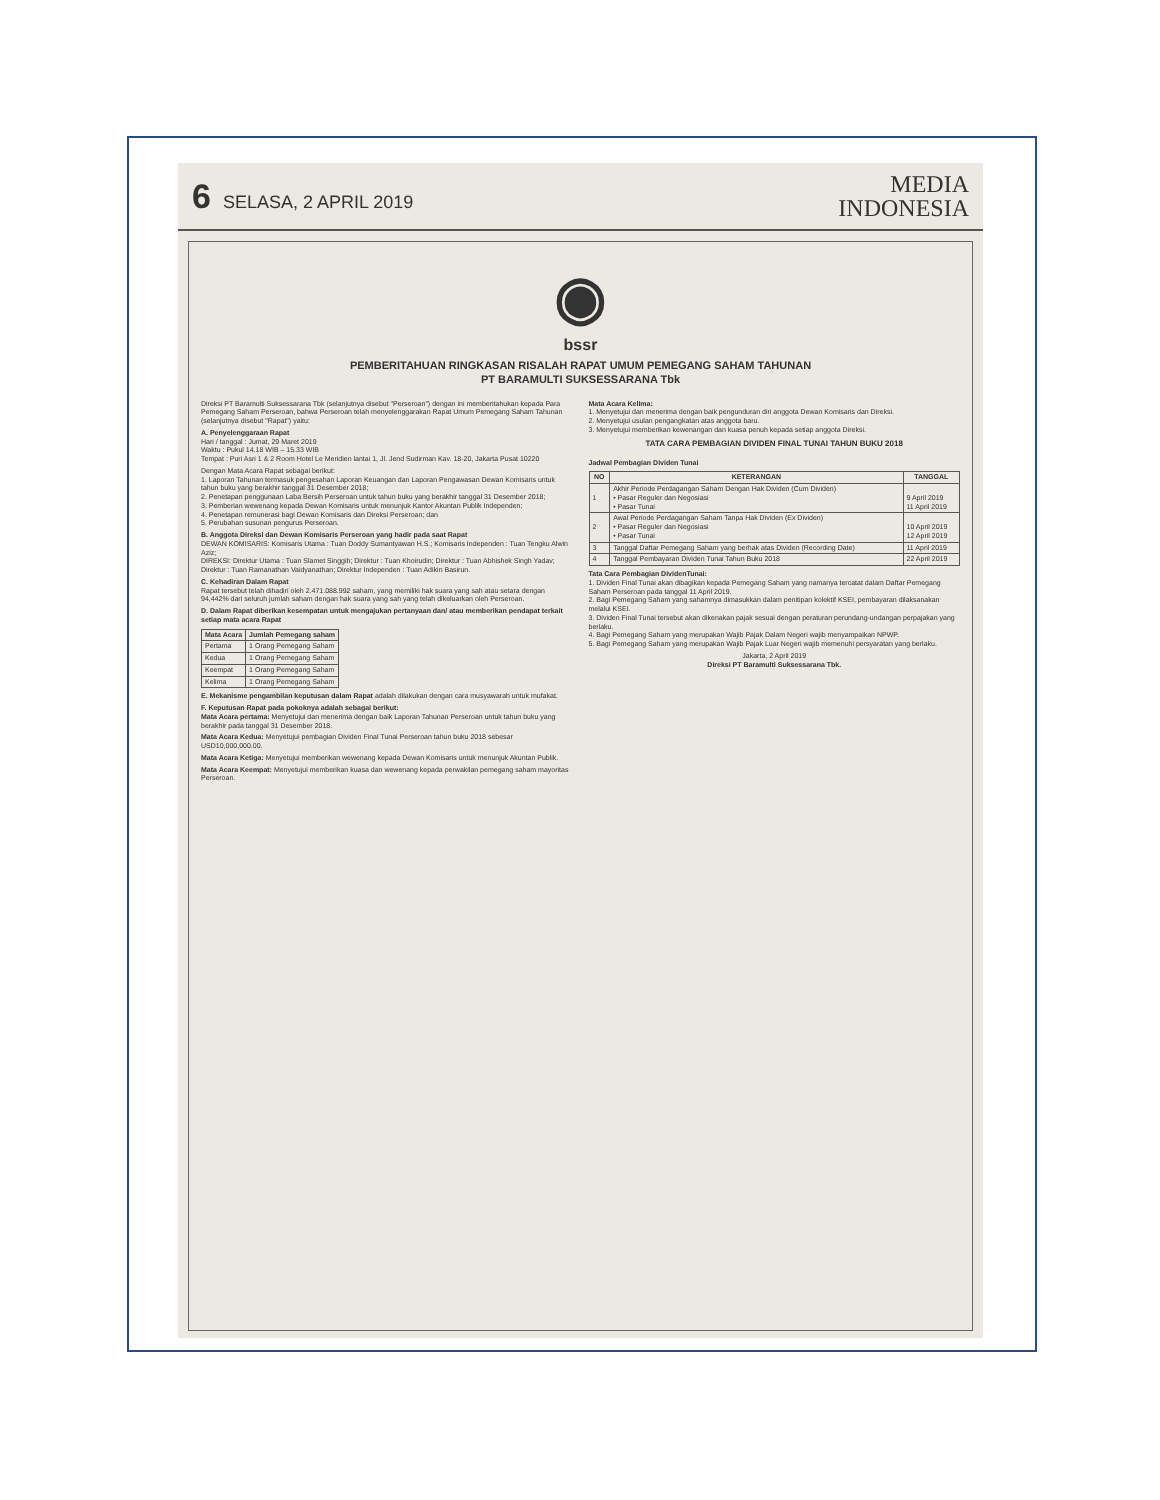6 SELASA, 2 APRIL 2019
MEDIA
INDONESIA
◉
bssr
PEMBERITAHUAN RINGKASAN RISALAH RAPAT UMUM PEMEGANG SAHAM TAHUNAN
PT BARAMULTI SUKSESSARANA Tbk
Direksi PT Baramulti Suksessarana Tbk (selanjutnya disebut "Perseroan") dengan ini memberitahukan kepada Para Pemegang Saham Perseroan, bahwa Perseroan telah menyelenggarakan Rapat Umum Pemegang Saham Tahunan (selanjutnya disebut "Rapat") yaitu:
A. Penyelenggaraan Rapat
Hari / tanggal : Jumat, 29 Maret 2019
Waktu : Pukul 14.18 WIB – 15.33 WIB
Tempat : Puri Asri 1 & 2 Room Hotel Le Meridien lantai 1, Jl. Jend Sudirman Kav. 18-20, Jakarta Pusat 10220
Dengan Mata Acara Rapat sebagai berikut:
1. Laporan Tahunan termasuk pengesahan Laporan Keuangan dan Laporan Pengawasan Dewan Komisaris untuk tahun buku yang berakhir tanggal 31 Desember 2018;
2. Penetapan penggunaan Laba Bersih Perseroan untuk tahun buku yang berakhir tanggal 31 Desember 2018;
3. Pemberian wewenang kepada Dewan Komisaris untuk menunjuk Kantor Akuntan Publik Independen;
4. Penetapan remunerasi bagi Dewan Komisaris dan Direksi Perseroan; dan
5. Perubahan susunan pengurus Perseroan.
B. Anggota Direksi dan Dewan Komisaris Perseroan yang hadir pada saat Rapat
DEWAN KOMISARIS: Komisaris Utama : Tuan Doddy Sumantyawan H.S.; Komisaris Independen : Tuan Tengku Alwin Aziz;
DIREKSI: Direktur Utama : Tuan Slamet Singgih; Direktur : Tuan Khoirudin; Direktur : Tuan Abhishek Singh Yadav; Direktur : Tuan Ramanathan Vaidyanathan; Direktur Independen : Tuan Adikin Basirun.
C. Kehadiran Dalam Rapat
Rapat tersebut telah dihadiri oleh 2.471.088.992 saham, yang memiliki hak suara yang sah atau setara dengan 94,442% dari seluruh jumlah saham dengan hak suara yang sah yang telah dikeluarkan oleh Perseroan.
D. Dalam Rapat diberikan kesempatan untuk mengajukan pertanyaan dan/ atau memberikan pendapat terkait setiap mata acara Rapat
| Mata Acara | Jumlah Pemegang saham |
| --- | --- |
| Pertama | 1 Orang Pemegang Saham |
| Kedua | 1 Orang Pemegang Saham |
| Keempat | 1 Orang Pemegang Saham |
| Kelima | 1 Orang Pemegang Saham |
E. Mekanisme pengambilan keputusan dalam Rapat adalah dilakukan dengan cara musyawarah untuk mufakat.
F. Keputusan Rapat pada pokoknya adalah sebagai berikut:
Mata Acara pertama: Menyetujui dan menerima dengan baik Laporan Tahunan Perseroan untuk tahun buku yang berakhir pada tanggal 31 Desember 2018.
Mata Acara Kedua: Menyetujui pembagian Dividen Final Tunai Perseroan tahun buku 2018 sebesar USD10,000,000.00.
Mata Acara Ketiga: Menyetujui memberikan wewenang kepada Dewan Komisaris untuk menunjuk Akuntan Publik.
Mata Acara Keempat: Menyetujui memberikan kuasa dan wewenang kepada perwakilan pemegang saham mayoritas Perseroan.
Mata Acara Kelima:
1. Menyetujui dan menerima dengan baik pengunduran diri anggota Dewan Komisaris dan Direksi.
2. Menyetujui usulan pengangkatan atas anggota baru.
3. Menyetujui memberikan kewenangan dan kuasa penuh kepada setiap anggota Direksi.
TATA CARA PEMBAGIAN DIVIDEN FINAL TUNAI TAHUN BUKU 2018
Jadwal Pembagian Dividen Tunai
| NO | KETERANGAN | TANGGAL |
| --- | --- | --- |
| 1 | Akhir Periode Perdagangan Saham Dengan Hak Dividen (Cum Dividen) • Pasar Reguler dan Negosiasi • Pasar Tunai | 9 April 2019 11 April 2019 |
| 2 | Awal Periode Perdagangan Saham Tanpa Hak Dividen (Ex Dividen) • Pasar Reguler dan Negosiasi • Pasar Tunai | 10 April 2019 12 April 2019 |
| 3 | Tanggal Daftar Pemegang Saham yang berhak atas Dividen (Recording Date) | 11 April 2019 |
| 4 | Tanggal Pembayaran Dividen Tunai Tahun Buku 2018 | 22 April 2019 |
Tata Cara Pembagian DividenTunai:
1. Dividen Final Tunai akan dibagikan kepada Pemegang Saham yang namanya tercatat dalam Daftar Pemegang Saham Perseroan pada tanggal 11 April 2019.
2. Bagi Pemegang Saham yang sahamnya dimasukkan dalam penitipan kolektif KSEI, pembayaran dilaksanakan melalui KSEI.
3. Dividen Final Tunai tersebut akan dikenakan pajak sesuai dengan peraturan perundang-undangan perpajakan yang berlaku.
4. Bagi Pemegang Saham yang merupakan Wajib Pajak Dalam Negeri wajib menyampaikan NPWP.
5. Bagi Pemegang Saham yang merupakan Wajib Pajak Luar Negeri wajib memenuhi persyaratan yang berlaku.
Jakarta, 2 April 2019
Direksi PT Baramulti Suksessarana Tbk.